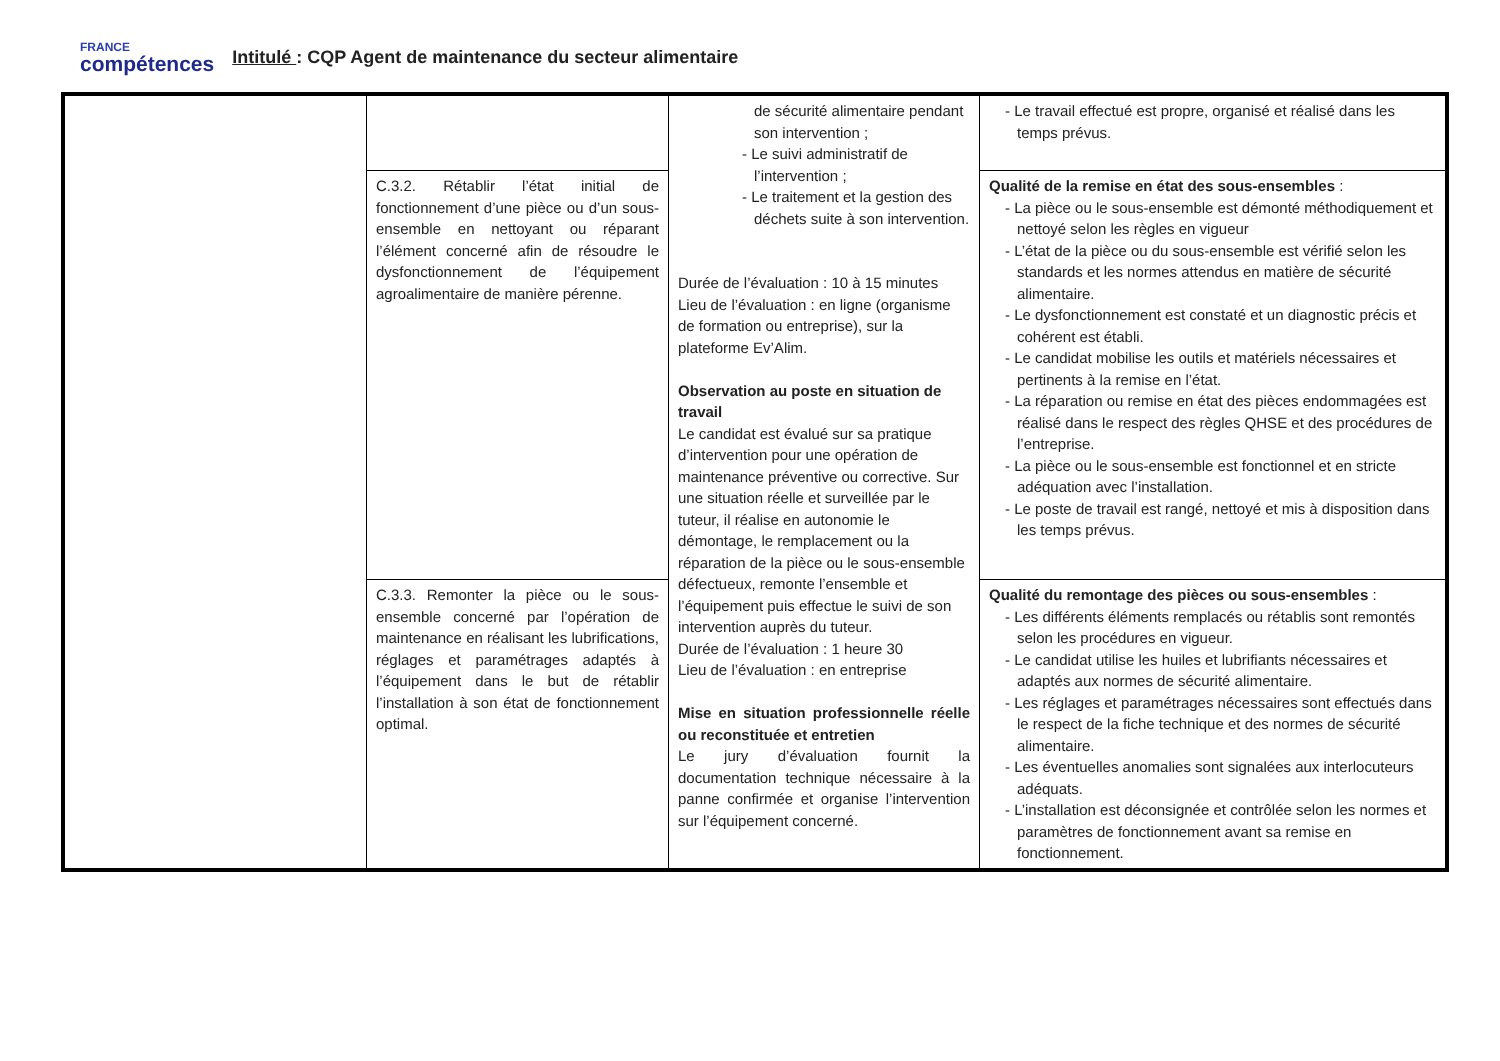FRANCE
compétences
Intitulé : CQP Agent de maintenance du secteur alimentaire
| | | de sécurité alimentaire pendant son intervention ; - Le suivi administratif de l’intervention ; - Le traitement et la gestion des déchets suite à son intervention. Durée de l’évaluation : 10 à 15 minutes Lieu de l’évaluation : en ligne (organisme de formation ou entreprise), sur la plateforme Ev’Alim. Observation au poste en situation de travail Le candidat est évalué sur sa pratique d’intervention pour une opération de maintenance préventive ou corrective. Sur une situation réelle et surveillée par le tuteur, il réalise en autonomie le démontage, le remplacement ou la réparation de la pièce ou le sous-ensemble défectueux, remonte l’ensemble et l’équipement puis effectue le suivi de son intervention auprès du tuteur. Durée de l’évaluation : 1 heure 30 Lieu de l’évaluation : en entreprise Mise en situation professionnelle réelle ou reconstituée et entretien Le jury d’évaluation fournit la documentation technique nécessaire à la panne confirmée et organise l’intervention sur l’équipement concerné. | - Le travail effectué est propre, organisé et réalisé dans les temps prévus. |
| | C.3.2. Rétablir l’état initial de fonctionnement d’une pièce ou d’un sous-ensemble en nettoyant ou réparant l’élément concerné afin de résoudre le dysfonctionnement de l’équipement agroalimentaire de manière pérenne. | | Qualité de la remise en état des sous-ensembles : - La pièce ou le sous-ensemble est démonté méthodiquement et nettoyé selon les règles en vigueur - L’état de la pièce ou du sous-ensemble est vérifié selon les standards et les normes attendus en matière de sécurité alimentaire. - Le dysfonctionnement est constaté et un diagnostic précis et cohérent est établi. - Le candidat mobilise les outils et matériels nécessaires et pertinents à la remise en l’état. - La réparation ou remise en état des pièces endommagées est réalisé dans le respect des règles QHSE et des procédures de l’entreprise. - La pièce ou le sous-ensemble est fonctionnel et en stricte adéquation avec l’installation. - Le poste de travail est rangé, nettoyé et mis à disposition dans les temps prévus. |
| | C.3.3. Remonter la pièce ou le sous-ensemble concerné par l’opération de maintenance en réalisant les lubrifications, réglages et paramétrages adaptés à l’équipement dans le but de rétablir l’installation à son état de fonctionnement optimal. | | Qualité du remontage des pièces ou sous-ensembles : - Les différents éléments remplacés ou rétablis sont remontés selon les procédures en vigueur. - Le candidat utilise les huiles et lubrifiants nécessaires et adaptés aux normes de sécurité alimentaire. - Les réglages et paramétrages nécessaires sont effectués dans le respect de la fiche technique et des normes de sécurité alimentaire. - Les éventuelles anomalies sont signalées aux interlocuteurs adéquats. - L’installation est déconsignée et contrôlée selon les normes et paramètres de fonctionnement avant sa remise en fonctionnement. |